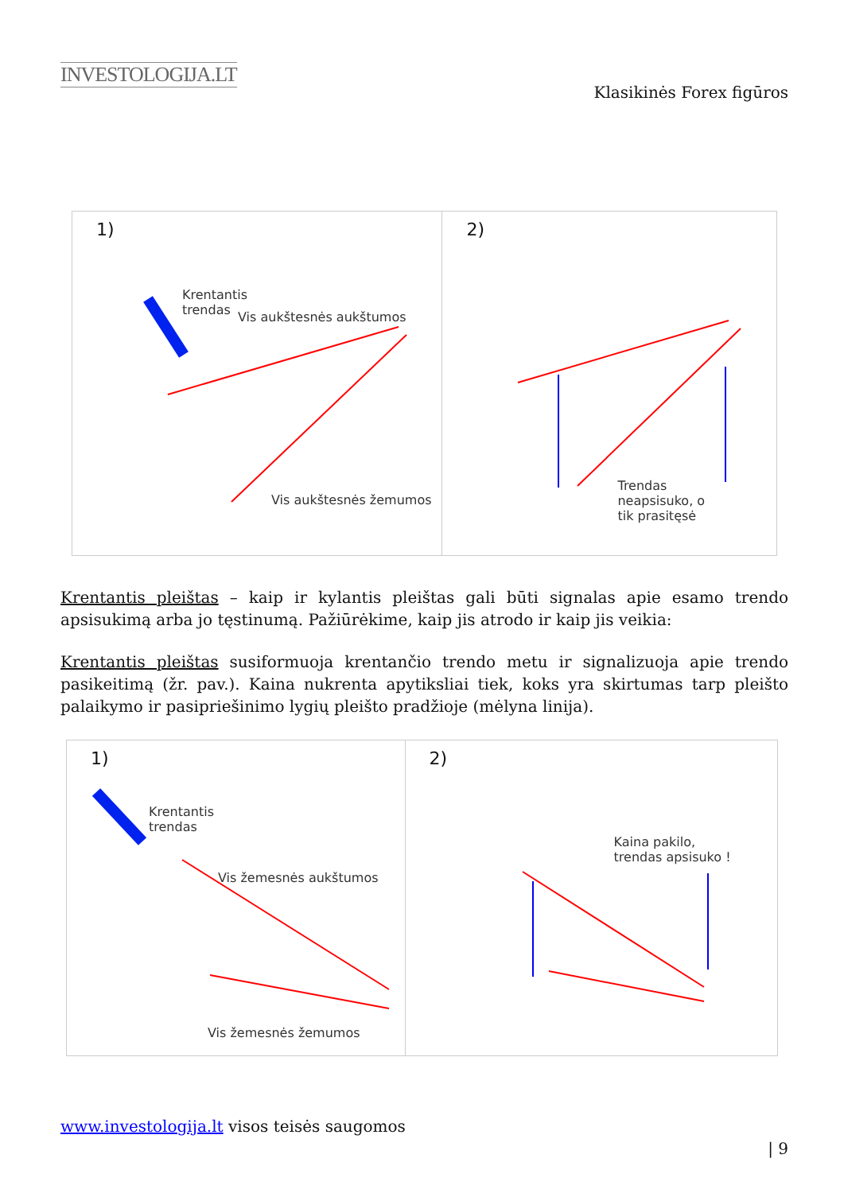INVESTOLOGIJA.LT
Klasikinės Forex figūros
1)
Krentantis
trendas Vis aukštesnės aukštumos
Vis aukštesnės žemumos
2)
Trendas
neapsisuko, o
tik prasitęsė
Krentantis pleištas – kaip ir kylantis pleištas gali būti signalas apie esamo trendo apsisukimą arba jo tęstinumą. Pažiūrėkime, kaip jis atrodo ir kaip jis veikia:
Krentantis pleištas susiformuoja krentančio trendo metu ir signalizuoja apie trendo pasikeitimą (žr. pav.). Kaina nukrenta apytiksliai tiek, koks yra skirtumas tarp pleišto palaikymo ir pasipriešinimo lygių pleišto pradžioje (mėlyna linija).
1)
Krentantis
trendas
Vis žemesnės aukštumos
Vis žemesnės žemumos
2)
Kaina pakilo,
trendas apsisuko !
www.investologija.lt visos teisės saugomos
| 9